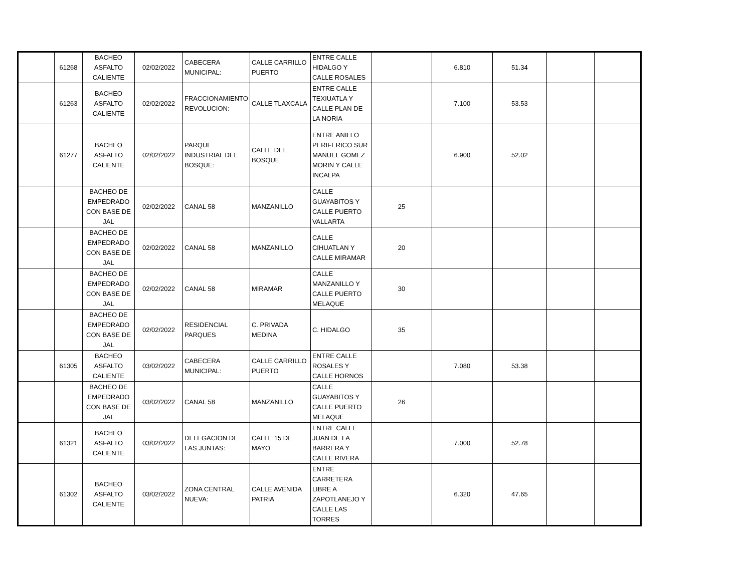| | 61268 | BACHEO ASFALTO CALIENTE | 02/02/2022 | CABECERA MUNICIPAL: | CALLE CARRILLO PUERTO | ENTRE CALLE HIDALGO Y CALLE ROSALES | | 6.810 | 51.34 | | |
| | 61263 | BACHEO ASFALTO CALIENTE | 02/02/2022 | FRACCIONAMIENTO REVOLUCION: | CALLE TLAXCALA | ENTRE CALLE TEXIUATLA Y CALLE PLAN DE LA NORIA | | 7.100 | 53.53 | | |
| | 61277 | BACHEO ASFALTO CALIENTE | 02/02/2022 | PARQUE INDUSTRIAL DEL BOSQUE: | CALLE DEL BOSQUE | ENTRE ANILLO PERIFERICO SUR MANUEL GOMEZ MORIN Y CALLE INCALPA | | 6.900 | 52.02 | | |
| | | BACHEO DE EMPEDRADO CON BASE DE JAL | 02/02/2022 | CANAL 58 | MANZANILLO | CALLE GUAYABITOS Y CALLE PUERTO VALLARTA | 25 | | | | |
| | | BACHEO DE EMPEDRADO CON BASE DE JAL | 02/02/2022 | CANAL 58 | MANZANILLO | CALLE CIHUATLAN Y CALLE MIRAMAR | 20 | | | | |
| | | BACHEO DE EMPEDRADO CON BASE DE JAL | 02/02/2022 | CANAL 58 | MIRAMAR | CALLE MANZANILLO Y CALLE PUERTO MELAQUE | 30 | | | | |
| | | BACHEO DE EMPEDRADO CON BASE DE JAL | 02/02/2022 | RESIDENCIAL PARQUES | C. PRIVADA MEDINA | C. HIDALGO | 35 | | | | |
| | 61305 | BACHEO ASFALTO CALIENTE | 03/02/2022 | CABECERA MUNICIPAL: | CALLE CARRILLO PUERTO | ENTRE CALLE ROSALES Y CALLE HORNOS | | 7.080 | 53.38 | | |
| | | BACHEO DE EMPEDRADO CON BASE DE JAL | 03/02/2022 | CANAL 58 | MANZANILLO | CALLE GUAYABITOS Y CALLE PUERTO MELAQUE | 26 | | | | |
| | 61321 | BACHEO ASFALTO CALIENTE | 03/02/2022 | DELEGACION DE LAS JUNTAS: | CALLE 15 DE MAYO | ENTRE CALLE JUAN DE LA BARRERA Y CALLE RIVERA | | 7.000 | 52.78 | | |
| | 61302 | BACHEO ASFALTO CALIENTE | 03/02/2022 | ZONA CENTRAL NUEVA: | CALLE AVENIDA PATRIA | ENTRE CARRETERA LIBRE A ZAPOTLANEJO Y CALLE LAS TORRES | | 6.320 | 47.65 | | |